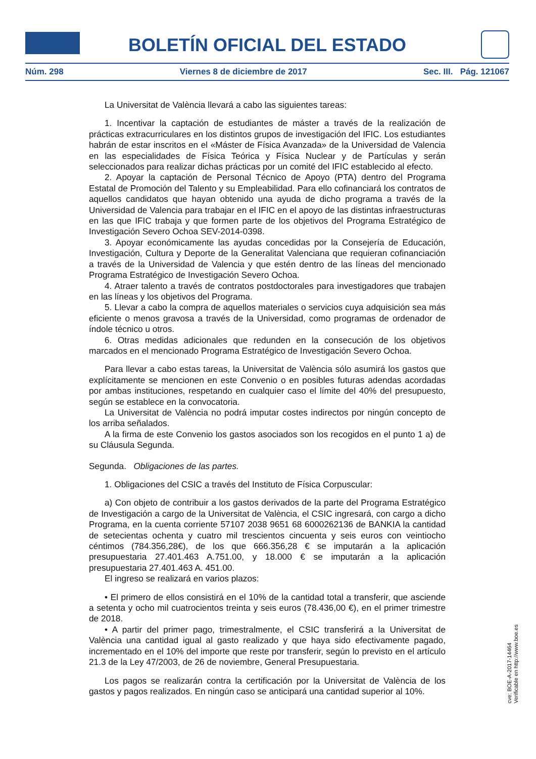BOLETÍN OFICIAL DEL ESTADO
Núm. 298 Viernes 8 de diciembre de 2017 Sec. III. Pág. 121067
La Universitat de València llevará a cabo las siguientes tareas:
1. Incentivar la captación de estudiantes de máster a través de la realización de prácticas extracurriculares en los distintos grupos de investigación del IFIC. Los estudiantes habrán de estar inscritos en el «Máster de Física Avanzada» de la Universidad de Valencia en las especialidades de Física Teórica y Física Nuclear y de Partículas y serán seleccionados para realizar dichas prácticas por un comité del IFIC establecido al efecto.
2. Apoyar la captación de Personal Técnico de Apoyo (PTA) dentro del Programa Estatal de Promoción del Talento y su Empleabilidad. Para ello cofinanciará los contratos de aquellos candidatos que hayan obtenido una ayuda de dicho programa a través de la Universidad de Valencia para trabajar en el IFIC en el apoyo de las distintas infraestructuras en las que IFIC trabaja y que formen parte de los objetivos del Programa Estratégico de Investigación Severo Ochoa SEV-2014-0398.
3. Apoyar económicamente las ayudas concedidas por la Consejería de Educación, Investigación, Cultura y Deporte de la Generalitat Valenciana que requieran cofinanciación a través de la Universidad de Valencia y que estén dentro de las líneas del mencionado Programa Estratégico de Investigación Severo Ochoa.
4. Atraer talento a través de contratos postdoctorales para investigadores que trabajen en las líneas y los objetivos del Programa.
5. Llevar a cabo la compra de aquellos materiales o servicios cuya adquisición sea más eficiente o menos gravosa a través de la Universidad, como programas de ordenador de índole técnico u otros.
6. Otras medidas adicionales que redunden en la consecución de los objetivos marcados en el mencionado Programa Estratégico de Investigación Severo Ochoa.
Para llevar a cabo estas tareas, la Universitat de València sólo asumirá los gastos que explícitamente se mencionen en este Convenio o en posibles futuras adendas acordadas por ambas instituciones, respetando en cualquier caso el límite del 40% del presupuesto, según se establece en la convocatoria.
La Universitat de València no podrá imputar costes indirectos por ningún concepto de los arriba señalados.
A la firma de este Convenio los gastos asociados son los recogidos en el punto 1 a) de su Cláusula Segunda.
Segunda. Obligaciones de las partes.
1. Obligaciones del CSIC a través del Instituto de Física Corpuscular:
a) Con objeto de contribuir a los gastos derivados de la parte del Programa Estratégico de Investigación a cargo de la Universitat de València, el CSIC ingresará, con cargo a dicho Programa, en la cuenta corriente 57107 2038 9651 68 6000262136 de BANKIA la cantidad de setecientas ochenta y cuatro mil trescientos cincuenta y seis euros con veintiocho céntimos (784.356,28€), de los que 666.356,28 € se imputarán a la aplicación presupuestaria 27.401.463 A.751.00, y 18.000 € se imputarán a la aplicación presupuestaria 27.401.463 A. 451.00.
El ingreso se realizará en varios plazos:
• El primero de ellos consistirá en el 10% de la cantidad total a transferir, que asciende a setenta y ocho mil cuatrocientos treinta y seis euros (78.436,00 €), en el primer trimestre de 2018.
• A partir del primer pago, trimestralmente, el CSIC transferirá a la Universitat de València una cantidad igual al gasto realizado y que haya sido efectivamente pagado, incrementado en el 10% del importe que reste por transferir, según lo previsto en el artículo 21.3 de la Ley 47/2003, de 26 de noviembre, General Presupuestaria.
Los pagos se realizarán contra la certificación por la Universitat de València de los gastos y pagos realizados. En ningún caso se anticipará una cantidad superior al 10%.
cve: BOE-A-2017-14464
Verificable en http://www.boe.es